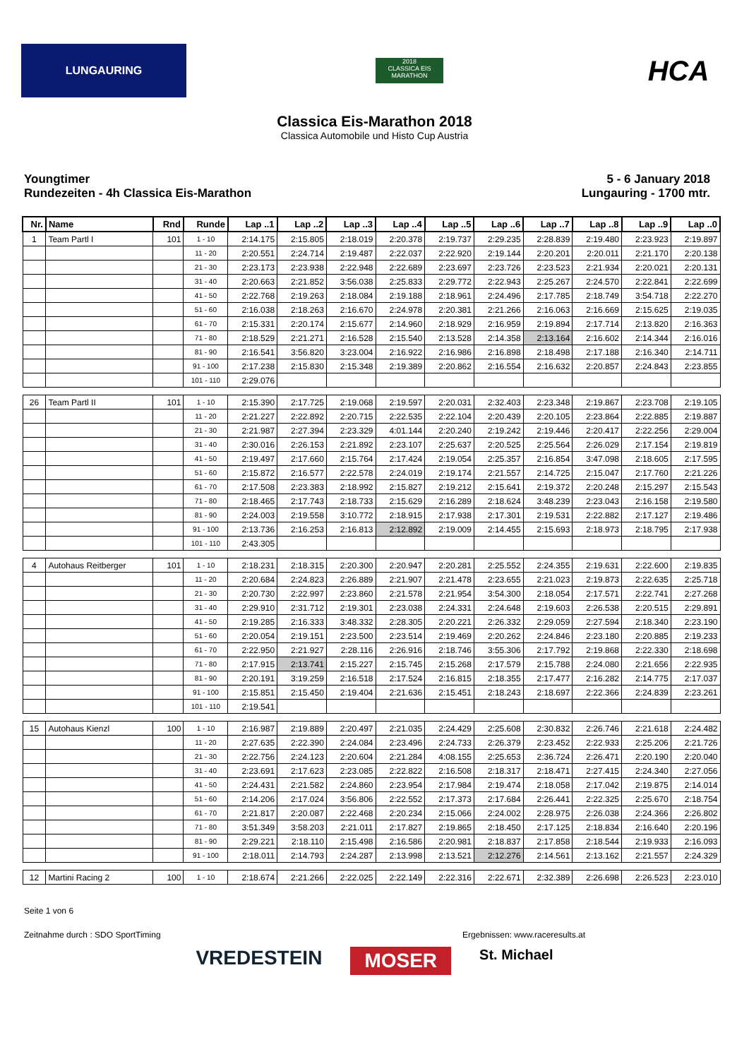LUNGAURING
2018
CLASSICA EIS MARATHON
HCA
Classica Eis-Marathon 2018
Classica Automobile und Histo Cup Austria
Youngtimer
Rundezeiten - 4h Classica Eis-Marathon
5 - 6 January 2018
Lungauring - 1700 mtr.
| Nr. | Name | Rnd | Runde | Lap ..1 | Lap ..2 | Lap ..3 | Lap ..4 | Lap ..5 | Lap ..6 | Lap ..7 | Lap ..8 | Lap ..9 | Lap ..0 |
| --- | --- | --- | --- | --- | --- | --- | --- | --- | --- | --- | --- | --- | --- |
| 1 | Team Partl I | 101 | 1 - 10 | 2:14.175 | 2:15.805 | 2:18.019 | 2:20.378 | 2:19.737 | 2:29.235 | 2:28.839 | 2:19.480 | 2:23.923 | 2:19.897 |
| | | | 11 - 20 | 2:20.551 | 2:24.714 | 2:19.487 | 2:22.037 | 2:22.920 | 2:19.144 | 2:20.201 | 2:20.011 | 2:21.170 | 2:20.138 |
| | | | 21 - 30 | 2:23.173 | 2:23.938 | 2:22.948 | 2:22.689 | 2:23.697 | 2:23.726 | 2:23.523 | 2:21.934 | 2:20.021 | 2:20.131 |
| | | | 31 - 40 | 2:20.663 | 2:21.852 | 3:56.038 | 2:25.833 | 2:29.772 | 2:22.943 | 2:25.267 | 2:24.570 | 2:22.841 | 2:22.699 |
| | | | 41 - 50 | 2:22.768 | 2:19.263 | 2:18.084 | 2:19.188 | 2:18.961 | 2:24.496 | 2:17.785 | 2:18.749 | 3:54.718 | 2:22.270 |
| | | | 51 - 60 | 2:16.038 | 2:18.263 | 2:16.670 | 2:24.978 | 2:20.381 | 2:21.266 | 2:16.063 | 2:16.669 | 2:15.625 | 2:19.035 |
| | | | 61 - 70 | 2:15.331 | 2:20.174 | 2:15.677 | 2:14.960 | 2:18.929 | 2:16.959 | 2:19.894 | 2:17.714 | 2:13.820 | 2:16.363 |
| | | | 71 - 80 | 2:18.529 | 2:21.271 | 2:16.528 | 2:15.540 | 2:13.528 | 2:14.358 | 2:13.164 | 2:16.602 | 2:14.344 | 2:16.016 |
| | | | 81 - 90 | 2:16.541 | 3:56.820 | 3:23.004 | 2:16.922 | 2:16.986 | 2:16.898 | 2:18.498 | 2:17.188 | 2:16.340 | 2:14.711 |
| | | | 91 - 100 | 2:17.238 | 2:15.830 | 2:15.348 | 2:19.389 | 2:20.862 | 2:16.554 | 2:16.632 | 2:20.857 | 2:24.843 | 2:23.855 |
| | | | 101 - 110 | 2:29.076 | | | | | | | | | |
| 26 | Team Partl II | 101 | 1 - 10 | 2:15.390 | 2:17.725 | 2:19.068 | 2:19.597 | 2:20.031 | 2:32.403 | 2:23.348 | 2:19.867 | 2:23.708 | 2:19.105 |
| | | | 11 - 20 | 2:21.227 | 2:22.892 | 2:20.715 | 2:22.535 | 2:22.104 | 2:20.439 | 2:20.105 | 2:23.864 | 2:22.885 | 2:19.887 |
| | | | 21 - 30 | 2:21.987 | 2:27.394 | 2:23.329 | 4:01.144 | 2:20.240 | 2:19.242 | 2:19.446 | 2:20.417 | 2:22.256 | 2:29.004 |
| | | | 31 - 40 | 2:30.016 | 2:26.153 | 2:21.892 | 2:23.107 | 2:25.637 | 2:20.525 | 2:25.564 | 2:26.029 | 2:17.154 | 2:19.819 |
| | | | 41 - 50 | 2:19.497 | 2:17.660 | 2:15.764 | 2:17.424 | 2:19.054 | 2:25.357 | 2:16.854 | 3:47.098 | 2:18.605 | 2:17.595 |
| | | | 51 - 60 | 2:15.872 | 2:16.577 | 2:22.578 | 2:24.019 | 2:19.174 | 2:21.557 | 2:14.725 | 2:15.047 | 2:17.760 | 2:21.226 |
| | | | 61 - 70 | 2:17.508 | 2:23.383 | 2:18.992 | 2:15.827 | 2:19.212 | 2:15.641 | 2:19.372 | 2:20.248 | 2:15.297 | 2:15.543 |
| | | | 71 - 80 | 2:18.465 | 2:17.743 | 2:18.733 | 2:15.629 | 2:16.289 | 2:18.624 | 3:48.239 | 2:23.043 | 2:16.158 | 2:19.580 |
| | | | 81 - 90 | 2:24.003 | 2:19.558 | 3:10.772 | 2:18.915 | 2:17.938 | 2:17.301 | 2:19.531 | 2:22.882 | 2:17.127 | 2:19.486 |
| | | | 91 - 100 | 2:13.736 | 2:16.253 | 2:16.813 | 2:12.892 | 2:19.009 | 2:14.455 | 2:15.693 | 2:18.973 | 2:18.795 | 2:17.938 |
| | | | 101 - 110 | 2:43.305 | | | | | | | | | |
| 4 | Autohaus Reitberger | 101 | 1 - 10 | 2:18.231 | 2:18.315 | 2:20.300 | 2:20.947 | 2:20.281 | 2:25.552 | 2:24.355 | 2:19.631 | 2:22.600 | 2:19.835 |
| | | | 11 - 20 | 2:20.684 | 2:24.823 | 2:26.889 | 2:21.907 | 2:21.478 | 2:23.655 | 2:21.023 | 2:19.873 | 2:22.635 | 2:25.718 |
| | | | 21 - 30 | 2:20.730 | 2:22.997 | 2:23.860 | 2:21.578 | 2:21.954 | 3:54.300 | 2:18.054 | 2:17.571 | 2:22.741 | 2:27.268 |
| | | | 31 - 40 | 2:29.910 | 2:31.712 | 2:19.301 | 2:23.038 | 2:24.331 | 2:24.648 | 2:19.603 | 2:26.538 | 2:20.515 | 2:29.891 |
| | | | 41 - 50 | 2:19.285 | 2:16.333 | 3:48.332 | 2:28.305 | 2:20.221 | 2:26.332 | 2:29.059 | 2:27.594 | 2:18.340 | 2:23.190 |
| | | | 51 - 60 | 2:20.054 | 2:19.151 | 2:23.500 | 2:23.514 | 2:19.469 | 2:20.262 | 2:24.846 | 2:23.180 | 2:20.885 | 2:19.233 |
| | | | 61 - 70 | 2:22.950 | 2:21.927 | 2:28.116 | 2:26.916 | 2:18.746 | 3:55.306 | 2:17.792 | 2:19.868 | 2:22.330 | 2:18.698 |
| | | | 71 - 80 | 2:17.915 | 2:13.741 | 2:15.227 | 2:15.745 | 2:15.268 | 2:17.579 | 2:15.788 | 2:24.080 | 2:21.656 | 2:22.935 |
| | | | 81 - 90 | 2:20.191 | 3:19.259 | 2:16.518 | 2:17.524 | 2:16.815 | 2:18.355 | 2:17.477 | 2:16.282 | 2:14.775 | 2:17.037 |
| | | | 91 - 100 | 2:15.851 | 2:15.450 | 2:19.404 | 2:21.636 | 2:15.451 | 2:18.243 | 2:18.697 | 2:22.366 | 2:24.839 | 2:23.261 |
| | | | 101 - 110 | 2:19.541 | | | | | | | | | |
| 15 | Autohaus Kienzl | 100 | 1 - 10 | 2:16.987 | 2:19.889 | 2:20.497 | 2:21.035 | 2:24.429 | 2:25.608 | 2:30.832 | 2:26.746 | 2:21.618 | 2:24.482 |
| | | | 11 - 20 | 2:27.635 | 2:22.390 | 2:24.084 | 2:23.496 | 2:24.733 | 2:26.379 | 2:23.452 | 2:22.933 | 2:25.206 | 2:21.726 |
| | | | 21 - 30 | 2:22.756 | 2:24.123 | 2:20.604 | 2:21.284 | 4:08.155 | 2:25.653 | 2:36.724 | 2:26.471 | 2:20.190 | 2:20.040 |
| | | | 31 - 40 | 2:23.691 | 2:17.623 | 2:23.085 | 2:22.822 | 2:16.508 | 2:18.317 | 2:18.471 | 2:27.415 | 2:24.340 | 2:27.056 |
| | | | 41 - 50 | 2:24.431 | 2:21.582 | 2:24.860 | 2:23.954 | 2:17.984 | 2:19.474 | 2:18.058 | 2:17.042 | 2:19.875 | 2:14.014 |
| | | | 51 - 60 | 2:14.206 | 2:17.024 | 3:56.806 | 2:22.552 | 2:17.373 | 2:17.684 | 2:26.441 | 2:22.325 | 2:25.670 | 2:18.754 |
| | | | 61 - 70 | 2:21.817 | 2:20.087 | 2:22.468 | 2:20.234 | 2:15.066 | 2:24.002 | 2:28.975 | 2:26.038 | 2:24.366 | 2:26.802 |
| | | | 71 - 80 | 3:51.349 | 3:58.203 | 2:21.011 | 2:17.827 | 2:19.865 | 2:18.450 | 2:17.125 | 2:18.834 | 2:16.640 | 2:20.196 |
| | | | 81 - 90 | 2:29.221 | 2:18.110 | 2:15.498 | 2:16.586 | 2:20.981 | 2:18.837 | 2:17.858 | 2:18.544 | 2:19.933 | 2:16.093 |
| | | | 91 - 100 | 2:18.011 | 2:14.793 | 2:24.287 | 2:13.998 | 2:13.521 | 2:12.276 | 2:14.561 | 2:13.162 | 2:21.557 | 2:24.329 |
| 12 | Martini Racing 2 | 100 | 1 - 10 | 2:18.674 | 2:21.266 | 2:22.025 | 2:22.149 | 2:22.316 | 2:22.671 | 2:32.389 | 2:26.698 | 2:26.523 | 2:23.010 |
Seite 1 von 6
Zeitnahme durch : SDO SportTiming Ergebnissen: www.raceresults.at
VREDESTEIN MOSER St. Michael